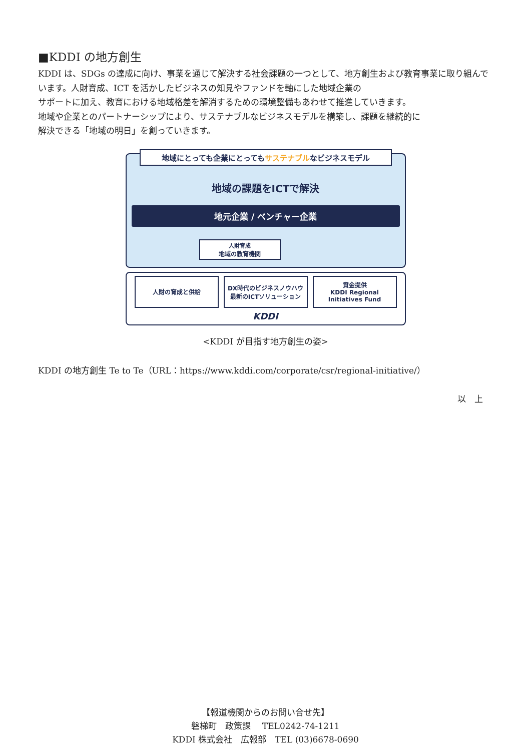■KDDI の地方創生
KDDI は、SDGs の達成に向け、事業を通じて解決する社会課題の一つとして、地方創生および教育事業に取り組んでいます。人財育成、ICT を活かしたビジネスの知見やファンドを軸にした地域企業の
サポートに加え、教育における地域格差を解消するための環境整備もあわせて推進していきます。
地域や企業とのパートナーシップにより、サステナブルなビジネスモデルを構築し、課題を継続的に
解決できる「地域の明日」を創っていきます。
地域にとっても企業にとってもサステナブルなビジネスモデル
地域の課題をICTで解決
地元企業 / ベンチャー企業
人財育成
地域の教育機関
人財の育成と供給 DX時代のビジネスノウハウ
最新のICTソリューション
資金提供
KDDI Regional Initiatives Fund
KDDI
<KDDI が目指す地方創生の姿>
KDDI の地方創生 Te to Te（URL：https://www.kddi.com/corporate/csr/regional-initiative/）
以　上
【報道機関からのお問い合せ先】
磐梯町　政策課　 TEL0242-74-1211
KDDI 株式会社　広報部　TEL (03)6678-0690